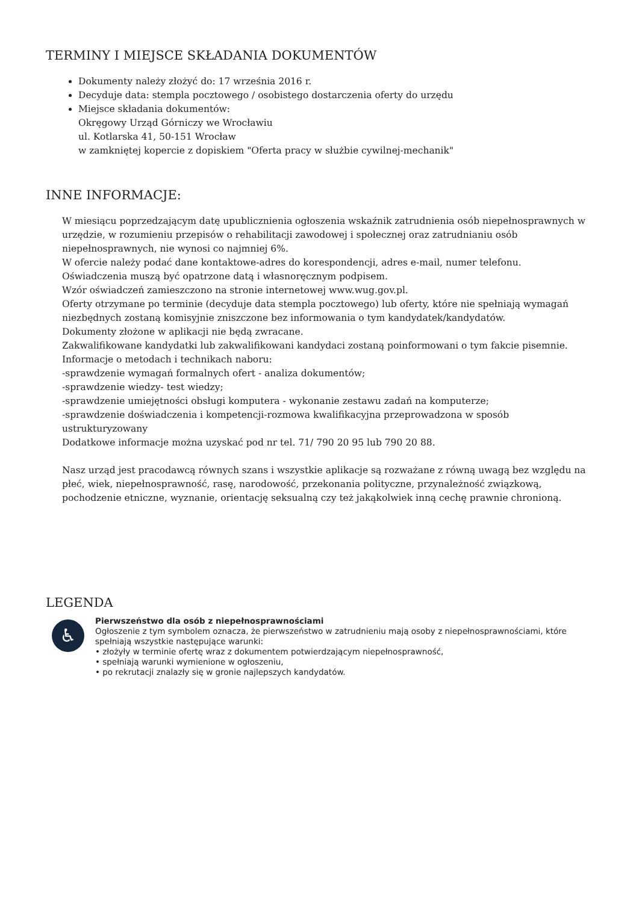TERMINY I MIEJSCE SKŁADANIA DOKUMENTÓW
Dokumenty należy złożyć do: 17 września 2016 r.
Decyduje data: stempla pocztowego / osobistego dostarczenia oferty do urzędu
Miejsce składania dokumentów:
Okręgowy Urząd Górniczy we Wrocławiu
ul. Kotlarska 41, 50-151 Wrocław
w zamkniętej kopercie z dopiskiem "Oferta pracy w służbie cywilnej-mechanik"
INNE INFORMACJE:
W miesiącu poprzedzającym datę upublicznienia ogłoszenia wskaźnik zatrudnienia osób niepełnosprawnych w urzędzie, w rozumieniu przepisów o rehabilitacji zawodowej i społecznej oraz zatrudnianiu osób niepełnosprawnych, nie wynosi co najmniej 6%.
W ofercie należy podać dane kontaktowe-adres do korespondencji, adres e-mail, numer telefonu.
Oświadczenia muszą być opatrzone datą i własnoręcznym podpisem.
Wzór oświadczeń zamieszczono na stronie internetowej www.wug.gov.pl.
Oferty otrzymane po terminie (decyduje data stempla pocztowego) lub oferty, które nie spełniają wymagań niezbędnych zostaną komisyjnie zniszczone bez informowania o tym kandydatek/kandydatów.
Dokumenty złożone w aplikacji nie będą zwracane.
Zakwalifikowane kandydatki lub zakwalifikowani kandydaci zostaną poinformowani o tym fakcie pisemnie.
Informacje o metodach i technikach naboru:
-sprawdzenie wymagań formalnych ofert - analiza dokumentów;
-sprawdzenie wiedzy- test wiedzy;
-sprawdzenie umiejętności obsługi komputera - wykonanie zestawu zadań na komputerze;
-sprawdzenie doświadczenia i kompetencji-rozmowa kwalifikacyjna przeprowadzona w sposób ustrukturyzowany
Dodatkowe informacje można uzyskać pod nr tel. 71/ 790 20 95 lub 790 20 88.
Nasz urząd jest pracodawcą równych szans i wszystkie aplikacje są rozważane z równą uwagą bez względu na płeć, wiek, niepełnosprawność, rasę, narodowość, przekonania polityczne, przynależność związkową, pochodzenie etniczne, wyznanie, orientację seksualną czy też jakąkolwiek inną cechę prawnie chronioną.
LEGENDA
♿
Pierwszeństwo dla osób z niepełnosprawnościami
Ogłoszenie z tym symbolem oznacza, że pierwszeństwo w zatrudnieniu mają osoby z niepełnosprawnościami, które spełniają wszystkie następujące warunki:
• złożyły w terminie ofertę wraz z dokumentem potwierdzającym niepełnosprawność,
• spełniają warunki wymienione w ogłoszeniu,
• po rekrutacji znalazły się w gronie najlepszych kandydatów.